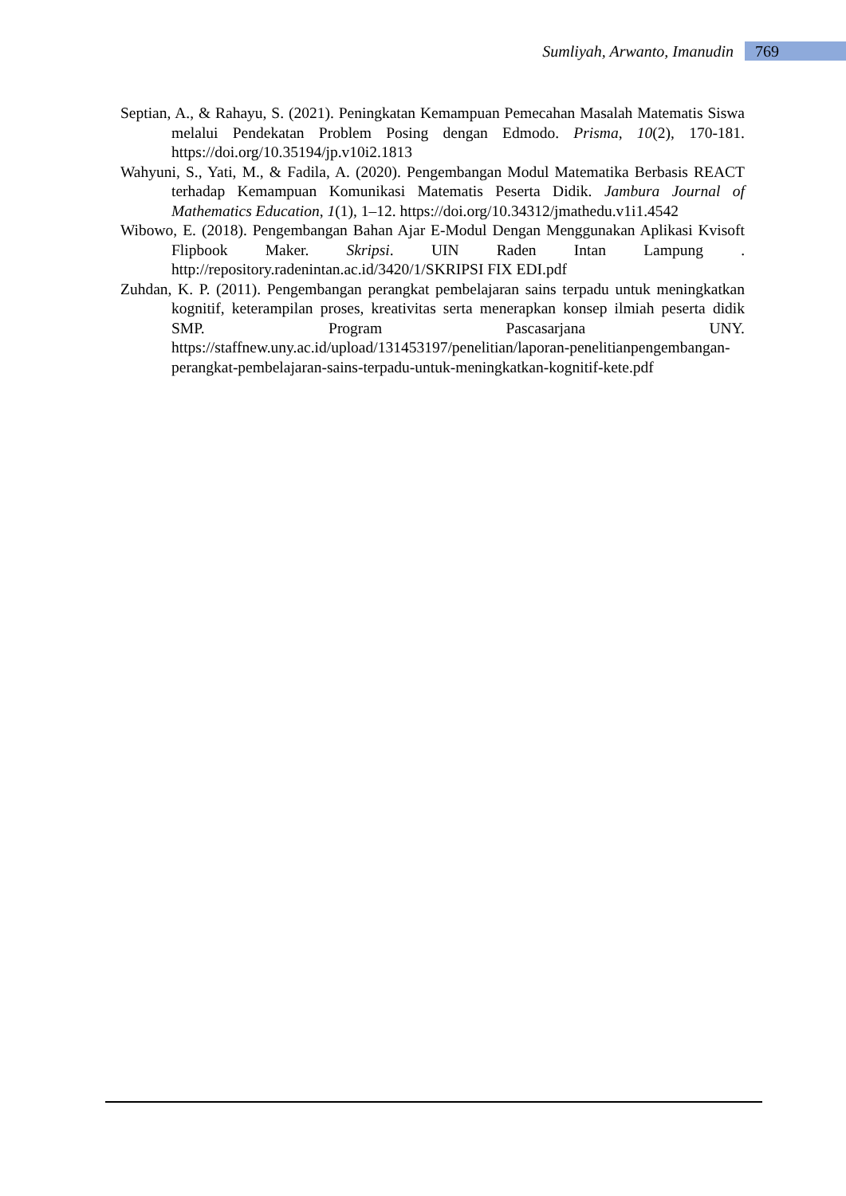Sumliyah, Arwanto, Imanudin 769
Septian, A., & Rahayu, S. (2021). Peningkatan Kemampuan Pemecahan Masalah Matematis Siswa melalui Pendekatan Problem Posing dengan Edmodo. Prisma, 10(2), 170-181. https://doi.org/10.35194/jp.v10i2.1813
Wahyuni, S., Yati, M., & Fadila, A. (2020). Pengembangan Modul Matematika Berbasis REACT terhadap Kemampuan Komunikasi Matematis Peserta Didik. Jambura Journal of Mathematics Education, 1(1), 1–12. https://doi.org/10.34312/jmathedu.v1i1.4542
Wibowo, E. (2018). Pengembangan Bahan Ajar E-Modul Dengan Menggunakan Aplikasi Kvisoft Flipbook Maker. Skripsi. UIN Raden Intan Lampung . http://repository.radenintan.ac.id/3420/1/SKRIPSI FIX EDI.pdf
Zuhdan, K. P. (2011). Pengembangan perangkat pembelajaran sains terpadu untuk meningkatkan kognitif, keterampilan proses, kreativitas serta menerapkan konsep ilmiah peserta didik SMP. Program Pascasarjana UNY. https://staffnew.uny.ac.id/upload/131453197/penelitian/laporan-penelitianpengembangan-perangkat-pembelajaran-sains-terpadu-untuk-meningkatkan-kognitif-kete.pdf